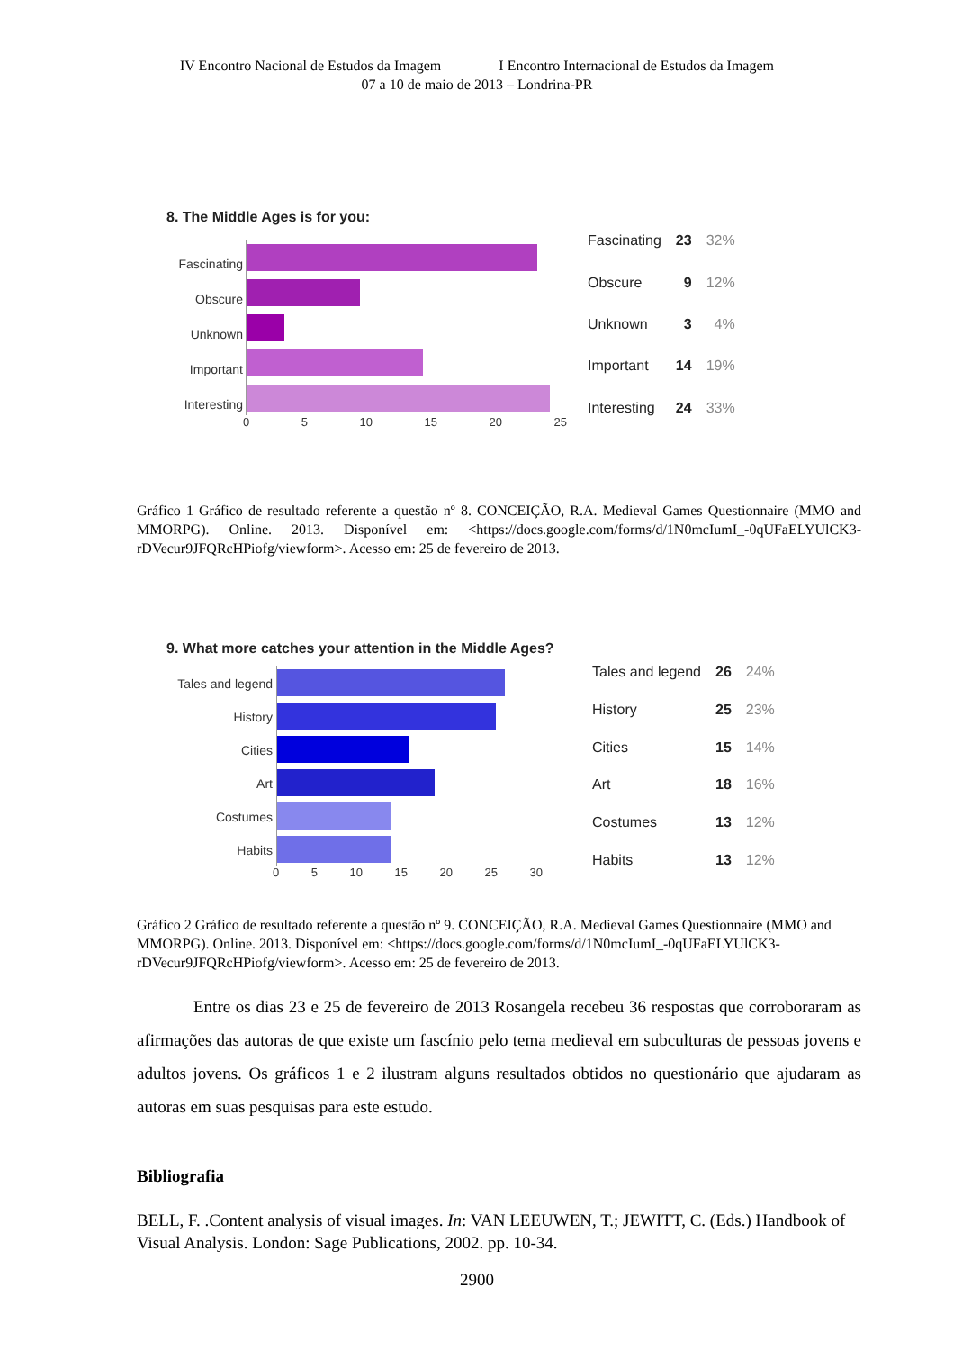IV Encontro Nacional de Estudos da Imagem I Encontro Internacional de Estudos da Imagem
07 a 10 de maio de 2013 – Londrina-PR
8. The Middle Ages is for you:
Fascinating
Obscure
Unknown
Important
Interesting
0 5 10 15 20 25
| Fascinating | 23 | 32% |
| Obscure | 9 | 12% |
| Unknown | 3 | 4% |
| Important | 14 | 19% |
| Interesting | 24 | 33% |
Gráfico 1 Gráfico de resultado referente a questão nº 8. CONCEIÇÃO, R.A. Medieval Games Questionnaire (MMO and MMORPG). Online. 2013. Disponível em: <https://docs.google.com/forms/d/1N0mcIumI_-0qUFaELYUlCK3-rDVecur9JFQRcHPiofg/viewform>. Acesso em: 25 de fevereiro de 2013.
9. What more catches your attention in the Middle Ages?
Tales and legend
History
Cities
Art
Costumes
Habits
0 5 10 15 20 25 30
| Tales and legend | 26 | 24% |
| History | 25 | 23% |
| Cities | 15 | 14% |
| Art | 18 | 16% |
| Costumes | 13 | 12% |
| Habits | 13 | 12% |
Gráfico 2 Gráfico de resultado referente a questão nº 9. CONCEIÇÃO, R.A. Medieval Games Questionnaire (MMO and MMORPG). Online. 2013. Disponível em: <https://docs.google.com/forms/d/1N0mcIumI_-0qUFaELYUlCK3-rDVecur9JFQRcHPiofg/viewform>. Acesso em: 25 de fevereiro de 2013.
Entre os dias 23 e 25 de fevereiro de 2013 Rosangela recebeu 36 respostas que corroboraram as afirmações das autoras de que existe um fascínio pelo tema medieval em subculturas de pessoas jovens e adultos jovens. Os gráficos 1 e 2 ilustram alguns resultados obtidos no questionário que ajudaram as autoras em suas pesquisas para este estudo.
Bibliografia
BELL, F. .Content analysis of visual images. In: VAN LEEUWEN, T.; JEWITT, C. (Eds.) Handbook of Visual Analysis. London: Sage Publications, 2002. pp. 10-34.
2900